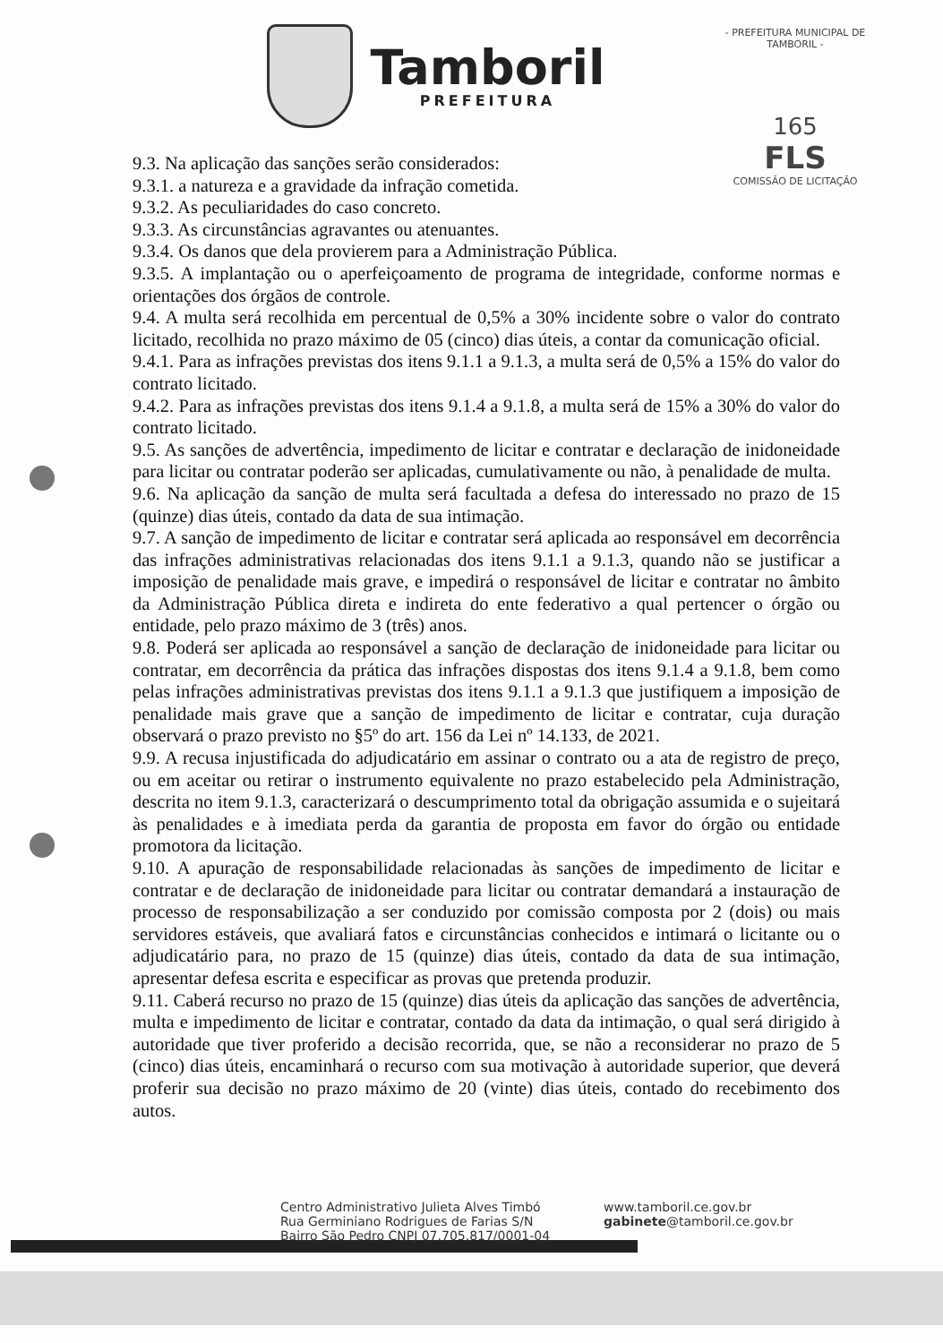Tamboril
PREFEITURA
- PREFEITURA MUNICIPAL DE TAMBORIL -
165
FLS
COMISSÃO DE LICITAÇÃO
9.3. Na aplicação das sanções serão considerados:
9.3.1. a natureza e a gravidade da infração cometida.
9.3.2. As peculiaridades do caso concreto.
9.3.3. As circunstâncias agravantes ou atenuantes.
9.3.4. Os danos que dela provierem para a Administração Pública.
9.3.5. A implantação ou o aperfeiçoamento de programa de integridade, conforme normas e orientações dos órgãos de controle.
9.4. A multa será recolhida em percentual de 0,5% a 30% incidente sobre o valor do contrato licitado, recolhida no prazo máximo de 05 (cinco) dias úteis, a contar da comunicação oficial.
9.4.1. Para as infrações previstas dos itens 9.1.1 a 9.1.3, a multa será de 0,5% a 15% do valor do contrato licitado.
9.4.2. Para as infrações previstas dos itens 9.1.4 a 9.1.8, a multa será de 15% a 30% do valor do contrato licitado.
9.5. As sanções de advertência, impedimento de licitar e contratar e declaração de inidoneidade para licitar ou contratar poderão ser aplicadas, cumulativamente ou não, à penalidade de multa.
9.6. Na aplicação da sanção de multa será facultada a defesa do interessado no prazo de 15 (quinze) dias úteis, contado da data de sua intimação.
9.7. A sanção de impedimento de licitar e contratar será aplicada ao responsável em decorrência das infrações administrativas relacionadas dos itens 9.1.1 a 9.1.3, quando não se justificar a imposição de penalidade mais grave, e impedirá o responsável de licitar e contratar no âmbito da Administração Pública direta e indireta do ente federativo a qual pertencer o órgão ou entidade, pelo prazo máximo de 3 (três) anos.
9.8. Poderá ser aplicada ao responsável a sanção de declaração de inidoneidade para licitar ou contratar, em decorrência da prática das infrações dispostas dos itens 9.1.4 a 9.1.8, bem como pelas infrações administrativas previstas dos itens 9.1.1 a 9.1.3 que justifiquem a imposição de penalidade mais grave que a sanção de impedimento de licitar e contratar, cuja duração observará o prazo previsto no §5º do art. 156 da Lei nº 14.133, de 2021.
9.9. A recusa injustificada do adjudicatário em assinar o contrato ou a ata de registro de preço, ou em aceitar ou retirar o instrumento equivalente no prazo estabelecido pela Administração, descrita no item 9.1.3, caracterizará o descumprimento total da obrigação assumida e o sujeitará às penalidades e à imediata perda da garantia de proposta em favor do órgão ou entidade promotora da licitação.
9.10. A apuração de responsabilidade relacionadas às sanções de impedimento de licitar e contratar e de declaração de inidoneidade para licitar ou contratar demandará a instauração de processo de responsabilização a ser conduzido por comissão composta por 2 (dois) ou mais servidores estáveis, que avaliará fatos e circunstâncias conhecidos e intimará o licitante ou o adjudicatário para, no prazo de 15 (quinze) dias úteis, contado da data de sua intimação, apresentar defesa escrita e especificar as provas que pretenda produzir.
9.11. Caberá recurso no prazo de 15 (quinze) dias úteis da aplicação das sanções de advertência, multa e impedimento de licitar e contratar, contado da data da intimação, o qual será dirigido à autoridade que tiver proferido a decisão recorrida, que, se não a reconsiderar no prazo de 5 (cinco) dias úteis, encaminhará o recurso com sua motivação à autoridade superior, que deverá proferir sua decisão no prazo máximo de 20 (vinte) dias úteis, contado do recebimento dos autos.
Centro Administrativo Julieta Alves Timbó
Rua Germiniano Rodrigues de Farias S/N
Bairro São Pedro CNPJ 07.705.817/0001-04
www.tamboril.ce.gov.br
gabinete@tamboril.ce.gov.br